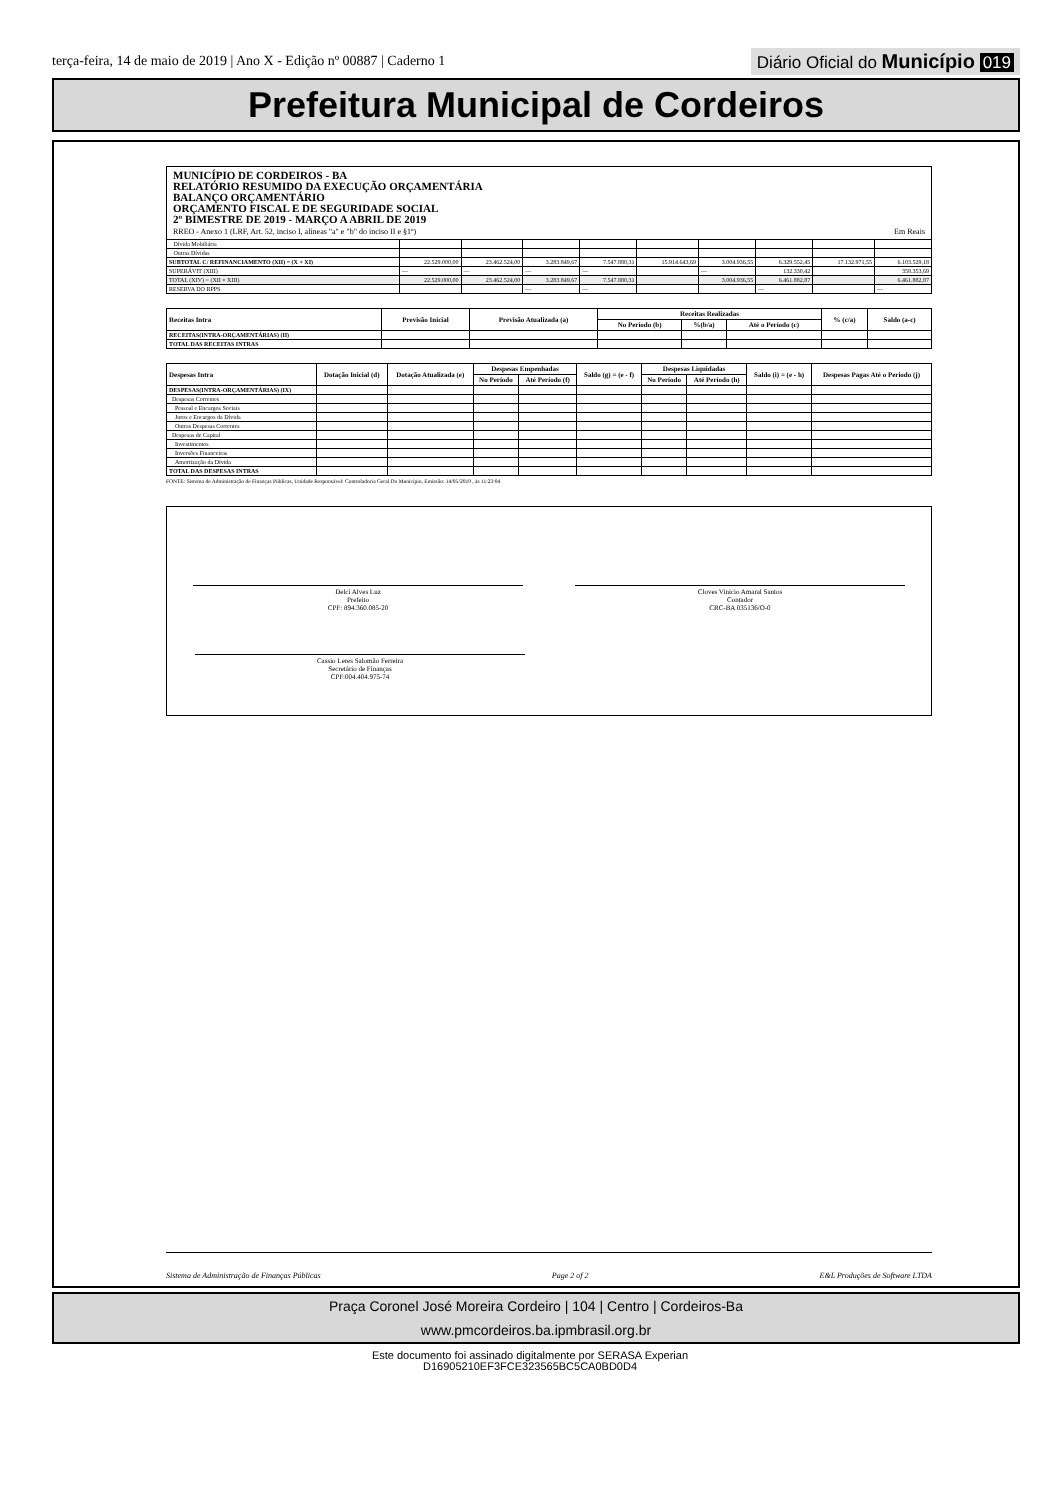terça-feira, 14 de maio de 2019 | Ano X - Edição nº 00887 | Caderno 1
Diário Oficial do Município 019
Prefeitura Municipal de Cordeiros
MUNICÍPIO DE CORDEIROS - BA
RELATÓRIO RESUMIDO DA EXECUÇÃO ORÇAMENTÁRIA
BALANÇO ORÇAMENTÁRIO
ORÇAMENTO FISCAL E DE SEGURIDADE SOCIAL
2º BIMESTRE DE 2019 - MARÇO A ABRIL DE 2019
RREO - Anexo 1 (LRF, Art. 52, inciso I, alíneas "a" e "b" do inciso II e §1º) Em Reais
| Dívida Mobiliária | | | | | | | | | |
| Outras Dívidas | | | | | | | | | |
| SUBTOTAL C/ REFINANCIAMENTO (XII) = (X + XI) | 22.529.000,00 | 23.462.524,00 | 3.283.849,67 | 7.547.880,31 | 15.914.643,69 | 3.004.936,55 | 6.329.552,45 | 17.132.971,55 | 6.103.529,18 |
| SUPERÁVIT (XIII) | — | — | — | — | | — | 132.330,42 | | 358.353,69 |
| TOTAL (XIV) = (XII + XIII) | 22.529.000,00 | 23.462.524,00 | 3.283.849,67 | 7.547.880,31 | | 3.004.936,55 | 6.461.882,87 | | 6.461.882,87 |
| RESERVA DO RPPS | | | — | — | | | — | | — |
| Receitas Intra | Previsão Inicial | Previsão Atualizada (a) | Receitas Realizadas | | | % (c/a) | Saldo (a-c) |
| --- | --- | --- | --- | --- | --- | --- | --- |
| | | | No Período (b) | %(b/a) | Até o Período (c) | | |
| RECEITAS(INTRA-ORÇAMENTÁRIAS) (II) | | | | | | | |
| TOTAL DAS RECEITAS INTRAS | | | | | | | |
| Despesas Intra | Dotação Inicial (d) | Dotação Atualizada (e) | Despesas Empenhadas | | Saldo (g) = (e - f) | Despesas Liquidadas | | Saldo (i) = (e - h) | Despesas Pagas Até o Periodo (j) |
| --- | --- | --- | --- | --- | --- | --- | --- | --- | --- |
| | | | No Período | Até Período (f) | | No Período | Até Período (h) | | |
| DESPESAS(INTRA-ORÇAMENTÁRIAS) (IX) | | | | | | | | | |
| Despesas Correntes | | | | | | | | | |
| Pessoal e Encargos Sociais | | | | | | | | | |
| Juros e Encargos da Dívida | | | | | | | | | |
| Outras Despesas Correntes | | | | | | | | | |
| Despesas de Capital | | | | | | | | | |
| Investimentos | | | | | | | | | |
| Inversões Financeiras | | | | | | | | | |
| Amortização da Dívida | | | | | | | | | |
| TOTAL DAS DESPESAS INTRAS | | | | | | | | | |
FONTE: Sistema de Administração de Finanças Públicas, Unidade Responsável: Controladoria Geral Do Município, Emissão: 14/05/2019 , às 11:23:04
Delci Alves Luz
Prefeito
CPF: 894.360.085-20
Cloves Vinicio Amaral Santos
Contador
CRC-BA 035136/O-0
Cassio Leres Salomão Ferreira
Secretário de Finanças
CPF:004.404.975-74
Sistema de Administração de Finanças Públicas Page 2 of 2 E&L Produções de Software LTDA
Praça Coronel José Moreira Cordeiro | 104 | Centro | Cordeiros-Ba
www.pmcordeiros.ba.ipmbrasil.org.br
Este documento foi assinado digitalmente por SERASA Experian
D16905210EF3FCE323565BC5CA0BD0D4